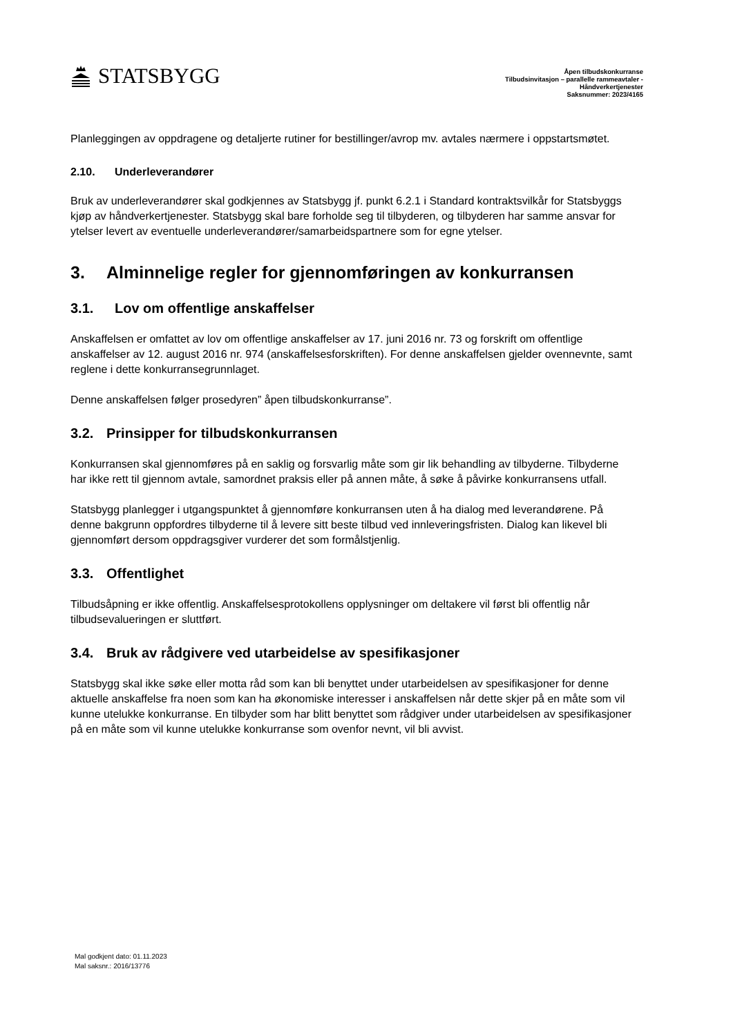STATSBYGG
Åpen tilbudskonkurranse
Tilbudsinvitasjon – parallelle rammeavtaler -
Håndverkertjenester
Saksnummer: 2023/4165
Planleggingen av oppdragene og detaljerte rutiner for bestillinger/avrop mv. avtales nærmere i oppstartsmøtet.
2.10. Underleverandører
Bruk av underleverandører skal godkjennes av Statsbygg jf. punkt 6.2.1 i Standard kontraktsvilkår for Statsbyggs kjøp av håndverkertjenester. Statsbygg skal bare forholde seg til tilbyderen, og tilbyderen har samme ansvar for ytelser levert av eventuelle underleverandører/samarbeidspartnere som for egne ytelser.
3. Alminnelige regler for gjennomføringen av konkurransen
3.1. Lov om offentlige anskaffelser
Anskaffelsen er omfattet av lov om offentlige anskaffelser av 17. juni 2016 nr. 73 og forskrift om offentlige anskaffelser av 12. august 2016 nr. 974 (anskaffelsesforskriften). For denne anskaffelsen gjelder ovennevnte, samt reglene i dette konkurransegrunnlaget.
Denne anskaffelsen følger prosedyren” åpen tilbudskonkurranse”.
3.2. Prinsipper for tilbudskonkurransen
Konkurransen skal gjennomføres på en saklig og forsvarlig måte som gir lik behandling av tilbyderne. Tilbyderne har ikke rett til gjennom avtale, samordnet praksis eller på annen måte, å søke å påvirke konkurransens utfall.
Statsbygg planlegger i utgangspunktet å gjennomføre konkurransen uten å ha dialog med leverandørene. På denne bakgrunn oppfordres tilbyderne til å levere sitt beste tilbud ved innleveringsfristen. Dialog kan likevel bli gjennomført dersom oppdragsgiver vurderer det som formålstjenlig.
3.3. Offentlighet
Tilbudsåpning er ikke offentlig. Anskaffelsesprotokollens opplysninger om deltakere vil først bli offentlig når tilbudsevalueringen er sluttført.
3.4. Bruk av rådgivere ved utarbeidelse av spesifikasjoner
Statsbygg skal ikke søke eller motta råd som kan bli benyttet under utarbeidelsen av spesifikasjoner for denne aktuelle anskaffelse fra noen som kan ha økonomiske interesser i anskaffelsen når dette skjer på en måte som vil kunne utelukke konkurranse. En tilbyder som har blitt benyttet som rådgiver under utarbeidelsen av spesifikasjoner på en måte som vil kunne utelukke konkurranse som ovenfor nevnt, vil bli avvist.
Mal godkjent dato: 01.11.2023
Mal saksnr.: 2016/13776